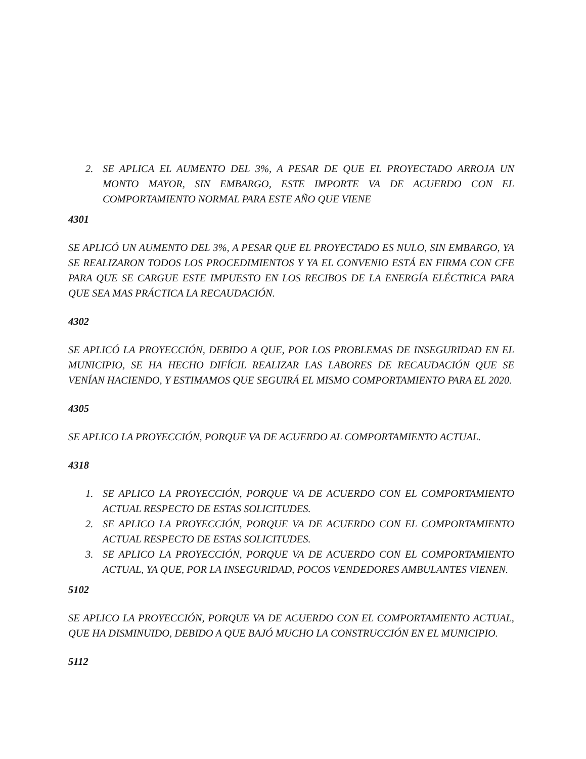2. SE APLICA EL AUMENTO DEL 3%, A PESAR DE QUE EL PROYECTADO ARROJA UN MONTO MAYOR, SIN EMBARGO, ESTE IMPORTE VA DE ACUERDO CON EL COMPORTAMIENTO NORMAL PARA ESTE AÑO QUE VIENE
4301
SE APLICÓ UN AUMENTO DEL 3%, A PESAR QUE EL PROYECTADO ES NULO, SIN EMBARGO, YA SE REALIZARON TODOS LOS PROCEDIMIENTOS Y YA EL CONVENIO ESTÁ EN FIRMA CON CFE PARA QUE SE CARGUE ESTE IMPUESTO EN LOS RECIBOS DE LA ENERGÍA ELÉCTRICA PARA QUE SEA MAS PRÁCTICA LA RECAUDACIÓN.
4302
SE APLICÓ LA PROYECCIÓN, DEBIDO A QUE, POR LOS PROBLEMAS DE INSEGURIDAD EN EL MUNICIPIO, SE HA HECHO DIFÍCIL REALIZAR LAS LABORES DE RECAUDACIÓN QUE SE VENÍAN HACIENDO, Y ESTIMAMOS QUE SEGUIRÁ EL MISMO COMPORTAMIENTO PARA EL 2020.
4305
SE APLICO LA PROYECCIÓN, PORQUE VA DE ACUERDO AL COMPORTAMIENTO ACTUAL.
4318
1. SE APLICO LA PROYECCIÓN, PORQUE VA DE ACUERDO CON EL COMPORTAMIENTO ACTUAL RESPECTO DE ESTAS SOLICITUDES.
2. SE APLICO LA PROYECCIÓN, PORQUE VA DE ACUERDO CON EL COMPORTAMIENTO ACTUAL RESPECTO DE ESTAS SOLICITUDES.
3. SE APLICO LA PROYECCIÓN, PORQUE VA DE ACUERDO CON EL COMPORTAMIENTO ACTUAL, YA QUE, POR LA INSEGURIDAD, POCOS VENDEDORES AMBULANTES VIENEN.
5102
SE APLICO LA PROYECCIÓN, PORQUE VA DE ACUERDO CON EL COMPORTAMIENTO ACTUAL, QUE HA DISMINUIDO, DEBIDO A QUE BAJÓ MUCHO LA CONSTRUCCIÓN EN EL MUNICIPIO.
5112